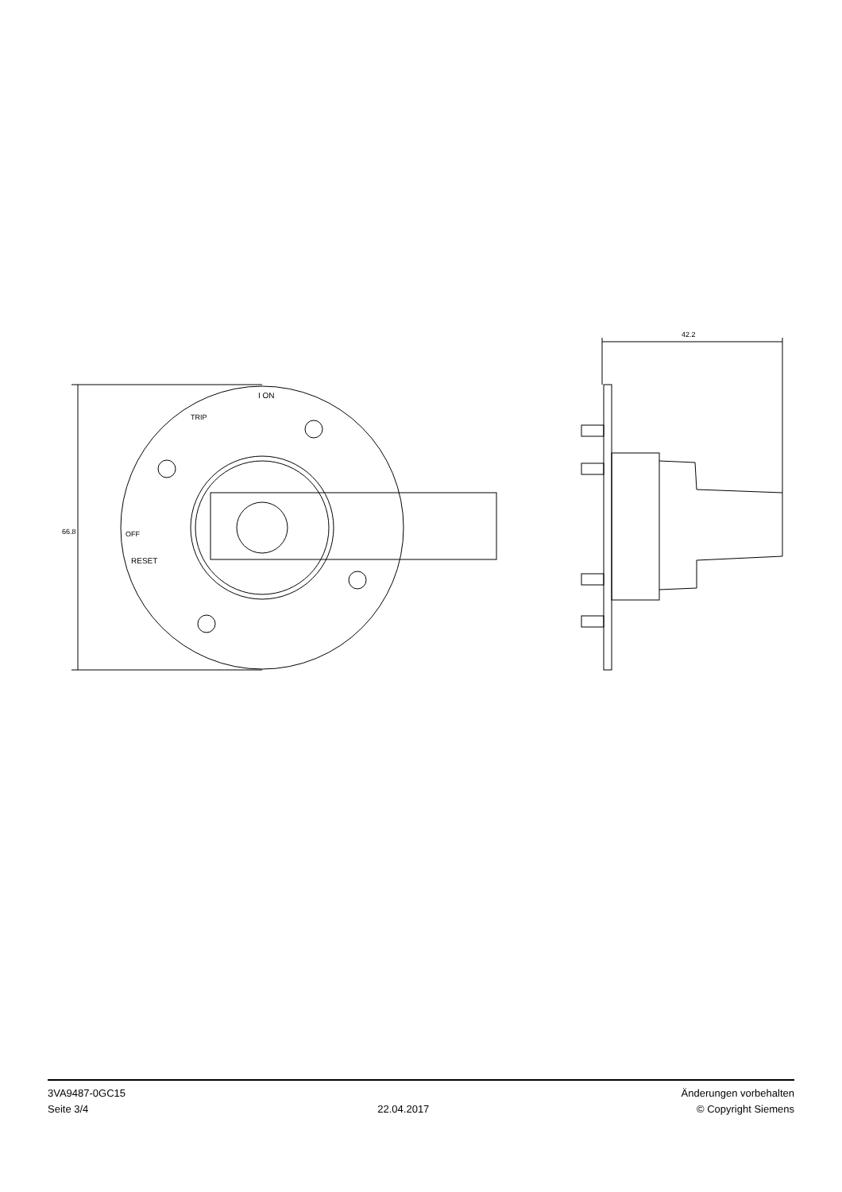42.2
66.8
I ON
TRIP
OFF
RESET
3VA9487-0GC15
Seite 3/4
22.04.2017
Änderungen vorbehalten
© Copyright Siemens